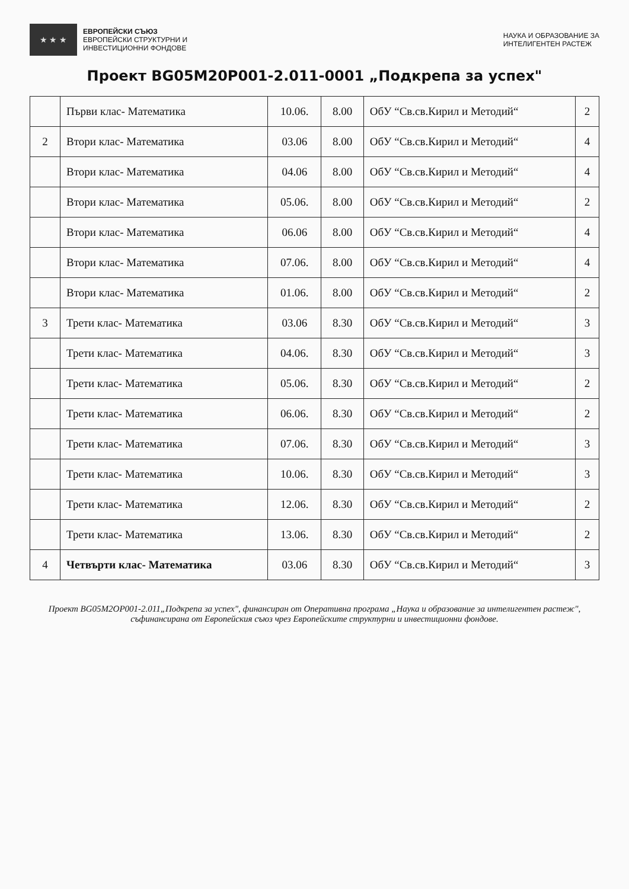★ ★ ★
ЕВРОПЕЙСКИ СЪЮЗ
ЕВРОПЕЙСКИ СТРУКТУРНИ И
ИНВЕСТИЦИОННИ ФОНДОВЕ
НАУКА И ОБРАЗОВАНИЕ ЗА
ИНТЕЛИГЕНТЕН РАСТЕЖ
Проект BG05M20P001-2.011-0001 „Подкрепа за успех"
| | Първи клас- Математика | 10.06. | 8.00 | ОбУ “Св.св.Кирил и Методий“ | 2 |
| 2 | Втори клас- Математика | 03.06 | 8.00 | ОбУ “Св.св.Кирил и Методий“ | 4 |
| | Втори клас- Математика | 04.06 | 8.00 | ОбУ “Св.св.Кирил и Методий“ | 4 |
| | Втори клас- Математика | 05.06. | 8.00 | ОбУ “Св.св.Кирил и Методий“ | 2 |
| | Втори клас- Математика | 06.06 | 8.00 | ОбУ “Св.св.Кирил и Методий“ | 4 |
| | Втори клас- Математика | 07.06. | 8.00 | ОбУ “Св.св.Кирил и Методий“ | 4 |
| | Втори клас- Математика | 01.06. | 8.00 | ОбУ “Св.св.Кирил и Методий“ | 2 |
| 3 | Трети клас- Математика | 03.06 | 8.30 | ОбУ “Св.св.Кирил и Методий“ | 3 |
| | Трети клас- Математика | 04.06. | 8.30 | ОбУ “Св.св.Кирил и Методий“ | 3 |
| | Трети клас- Математика | 05.06. | 8.30 | ОбУ “Св.св.Кирил и Методий“ | 2 |
| | Трети клас- Математика | 06.06. | 8.30 | ОбУ “Св.св.Кирил и Методий“ | 2 |
| | Трети клас- Математика | 07.06. | 8.30 | ОбУ “Св.св.Кирил и Методий“ | 3 |
| | Трети клас- Математика | 10.06. | 8.30 | ОбУ “Св.св.Кирил и Методий“ | 3 |
| | Трети клас- Математика | 12.06. | 8.30 | ОбУ “Св.св.Кирил и Методий“ | 2 |
| | Трети клас- Математика | 13.06. | 8.30 | ОбУ “Св.св.Кирил и Методий“ | 2 |
| 4 | Четвърти клас- Математика | 03.06 | 8.30 | ОбУ “Св.св.Кирил и Методий“ | 3 |
Проект BG05M2OP001-2.011„Подкрепа за успех", финансиран от Оперативна програма „Наука и образование за интелигентен растеж", съфинансирана от Европейския съюз чрез Европейските структурни и инвестиционни фондове.